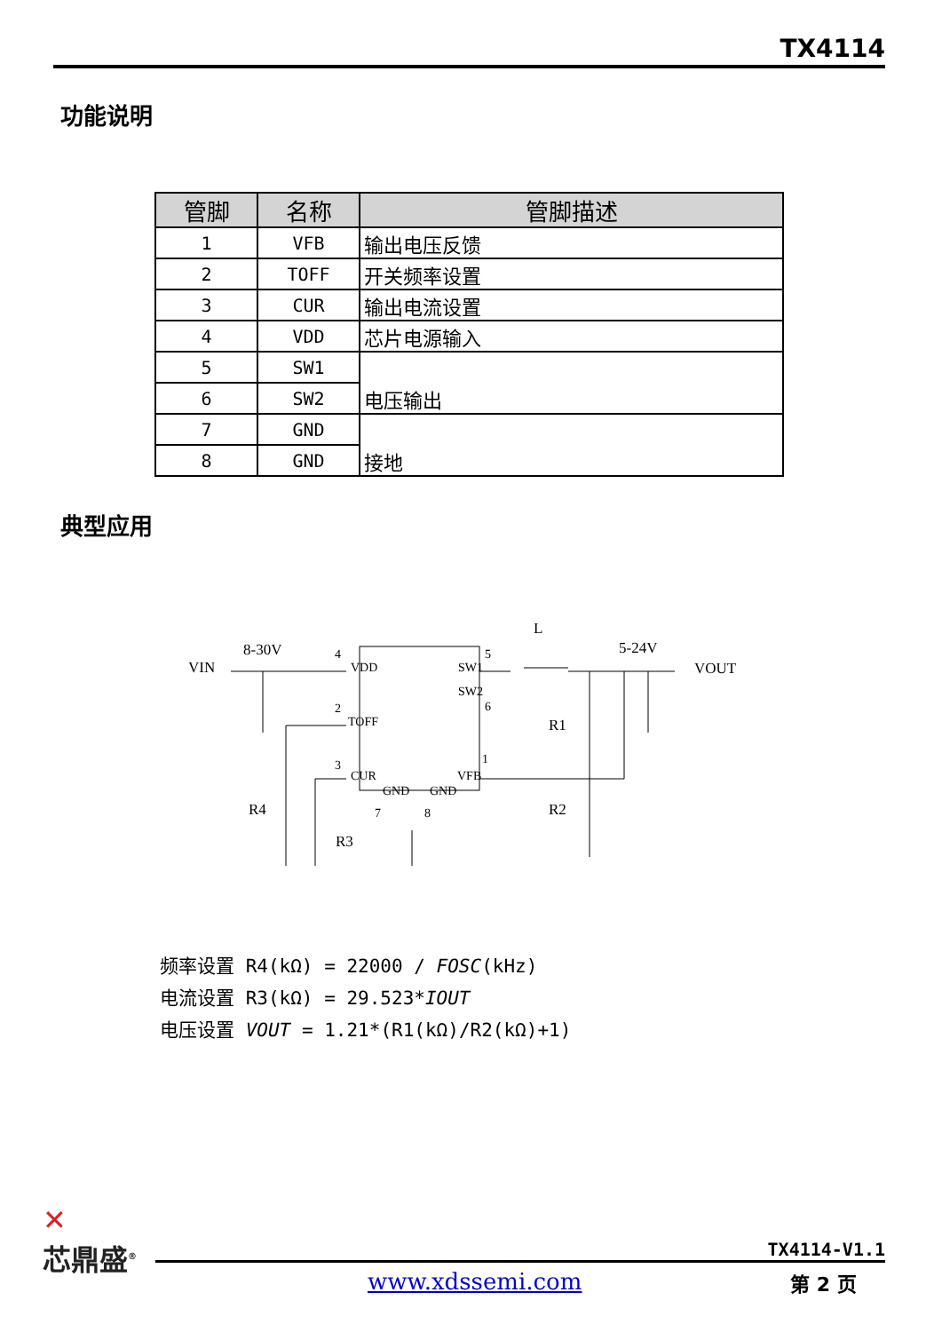TX4114
功能说明
| 管脚 | 名称 | 管脚描述 |
| --- | --- | --- |
| 1 | VFB | 输出电压反馈 |
| 2 | TOFF | 开关频率设置 |
| 3 | CUR | 输出电流设置 |
| 4 | VDD | 芯片电源输入 |
| 5 | SW1 | 电压输出 |
| 6 | SW2 | |
| 7 | GND | 接地 |
| 8 | GND | |
典型应用
VIN
8-30V
L
5-24V
VOUT
VDD
SW1
SW2
TOFF
CUR
VFB
GND
GND
4
5
6
2
3
1
7
8
R1
R2
R4
R3
频率设置 R4(kΩ) = 22000 / FOSC(kHz)
电流设置 R3(kΩ) = 29.523*IOUT
电压设置 VOUT = 1.21*(R1(kΩ)/R2(kΩ)+1)
✕
芯鼎盛<sup>®</sup>
TX4114-V1.1
www.xdssemi.com 第 2 页